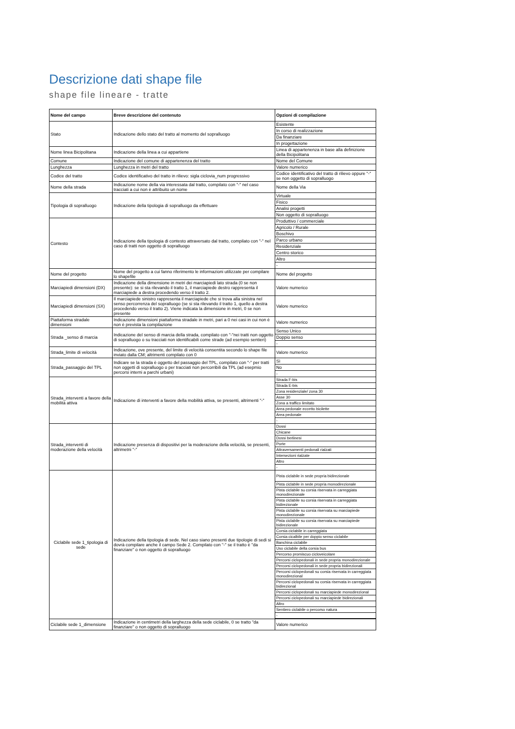Descrizione dati shape file
shape file lineare - tratte
| Nome del campo | Breve descrizione del contenuto | Opzioni di compilazione |
| --- | --- | --- |
| Stato | Indicazione dello stato del tratto al momento del sopralluogo | Esistente |
| | | In corso di realizzazione |
| | | Da finanziare |
| | | In progettazione |
| Nome linea Bicipolitana | Indicazione della linea a cui appartiene | Linea di appartenenza in base alla definizione della Bicipolitana |
| Comune | Indicazione del comune di appartenenza del tratto | Nome del Comune |
| Lunghezza | Lunghezza in metri del tratto | Valore numerico |
| Codice del tratto | Codice identificativo del tratto in rilievo: sigla ciclovia_num progressivo | Codice identificativo del tratto di rilievo oppure "-" se non oggetto di sopralluogo |
| Nome della strada | Indicazione nome della via interessata dal tratto, compilato con "-" nel caso tracciati a cui non è attribuito un nome | Nome della Via |
| Tipologia di sopralluogo | Indicazione della tipologia di sopralluogo da effettuare | Virtuale |
| | | Fisico |
| | | Analisi progetti |
| | | Non oggetto di sopralluogo |
| Contesto | Indicazione della tipologia di contesto attraversato dal tratto, compilato con "-" nel caso di tratti non oggetto di sopralluogo | Produttivo / commerciale |
| | | Agricolo / Rurale |
| | | Boschivo |
| | | Parco urbano |
| | | Residenziale |
| | | Centro storico |
| | | Altro |
| | | - |
| Nome del progetto | Nome del progetto a cui fanno riferimento le informazioni utilizzate per compilare lo shapefile | Nome del progetto |
| Marciapiedi dimensioni (DX) | Indicazione della dimensione in metri dei marciapiedi lato strada (0 se non presente): se si sta rilevando il tratto 1, il marciapiede destro rappresenta il marciapiede a destra procedendo verso il tratto 2. | Valore numerico |
| Marciapiedi dimensioni (SX) | Il marciapiede sinistro rappresenta il marciapiede che si trova alla sinistra nel senso percorrenza del sopralluogo (se si sta rilevando il tratto 1, quello a destra procedendo verso il tratto 2). Viene indicata la dimensione in metri, 0 se non presente | Valore numerico |
| Piattaforma stradale dimensioni | Indicazione dimensioni piattaforma stradale in metri, pari a 0 nei casi in cui non è non è prevista la compilazione | Valore numerico |
| Strada _senso di marcia | Indicazione del senso di marcia della strada, compilato con "-"nei tratti non oggetto di sopralluogo o su tracciati non identificabili come strade (ad esempio sentieri) | Senso Unico |
| | | Doppio senso |
| | | - |
| Strada_limite di velocità | Indicazione, ove presente, del limite di velocità consentita secondo lo shape file inviato dalla CM; altrimenti compilato con 0 | Valore numerico |
| Strada_passaggio del TPL | Indicare se la strada è oggetto del passaggio del TPL, compilato con "-" per tratti non oggetti di sopralluogo o per tracciati non percorribili da TPL (ad esepmio percorsi interni a parchi urbani) | Sì |
| | | No |
| | | - |
| Strada_interventi a favore della mobilità attiva | Indicazione di interventi a favore della mobilità attiva, se presenti, altrimenti "-" | Strada F-bis |
| | | Strada E-bis |
| | | Zona residenziale/ zona 30 |
| | | Asse 30 |
| | | Zona a traffico limitato |
| | | Area pedonale eccetto bicilette |
| | | Area pedonale |
| | | - |
| Strada_interventi di moderazione della velocità | Indicazione presenza di dispositivi per la moderazione della velocità, se presenti, altrimetni "-" | Dossi |
| | | Chicane |
| | | Dossi berlinesi |
| | | Porte |
| | | Attraversamenti pedonali rialzati |
| | | Intersezioni rialzate |
| | | Altro |
| | | - |
| Ciclabile sede 1_tipologia di sede | Indicazione della tipologia di sede. Nel caso siano presenti due tipologie di sedi si dovrà compilare anche il campo Sede 2. Compilato con "-" se il tratto è "da finanziare" o non oggetto di sopralluogo | Pista ciclabile in sede propria bidirezionale |
| | | Pista ciclabile in sede propria monodirezionale |
| | | Pista ciclabile su corsia riservata in carreggiata monodirezionale |
| | | Pista ciclabile su corsia riservata in carreggiata bidirezionale |
| | | Pista ciclabile su corsia riservata su marciapiede monodirezionale |
| | | Pista ciclabile su corsia riservata su marciapiede bidirezionale |
| | | Corsia ciclabile in carreggiata |
| | | Corsia cicalbile per doppio senso ciclabile |
| | | Banchina ciclabile |
| | | Uso ciclabile della corsia bus |
| | | Percorso promiscuo cicloveicolare |
| | | Percorsi ciclopedonali in sede propria monodirezionale |
| | | Percorsi ciclopedonali in sede propria bidirezionali |
| | | Percorsi ciclopedonali su corsia riservata in carreggiata monodirezional |
| | | Percorsi ciclopedonali su corsia riservata in carreggiata bidirezional |
| | | Percorsi ciclopedonali su marciapiede monodirezional |
| | | Percorsi ciclopedonali su marciapiede bidirezionali |
| | | Altro |
| | | Sentiero ciclabile o percorso natura |
| | | - |
| Ciclabile sede 1_dimensione | Indicazione in centimetri della larghezza della sede ciclabile, 0 se tratto "da finanziare" o non oggetto di sopralluogo | Valore numerico |